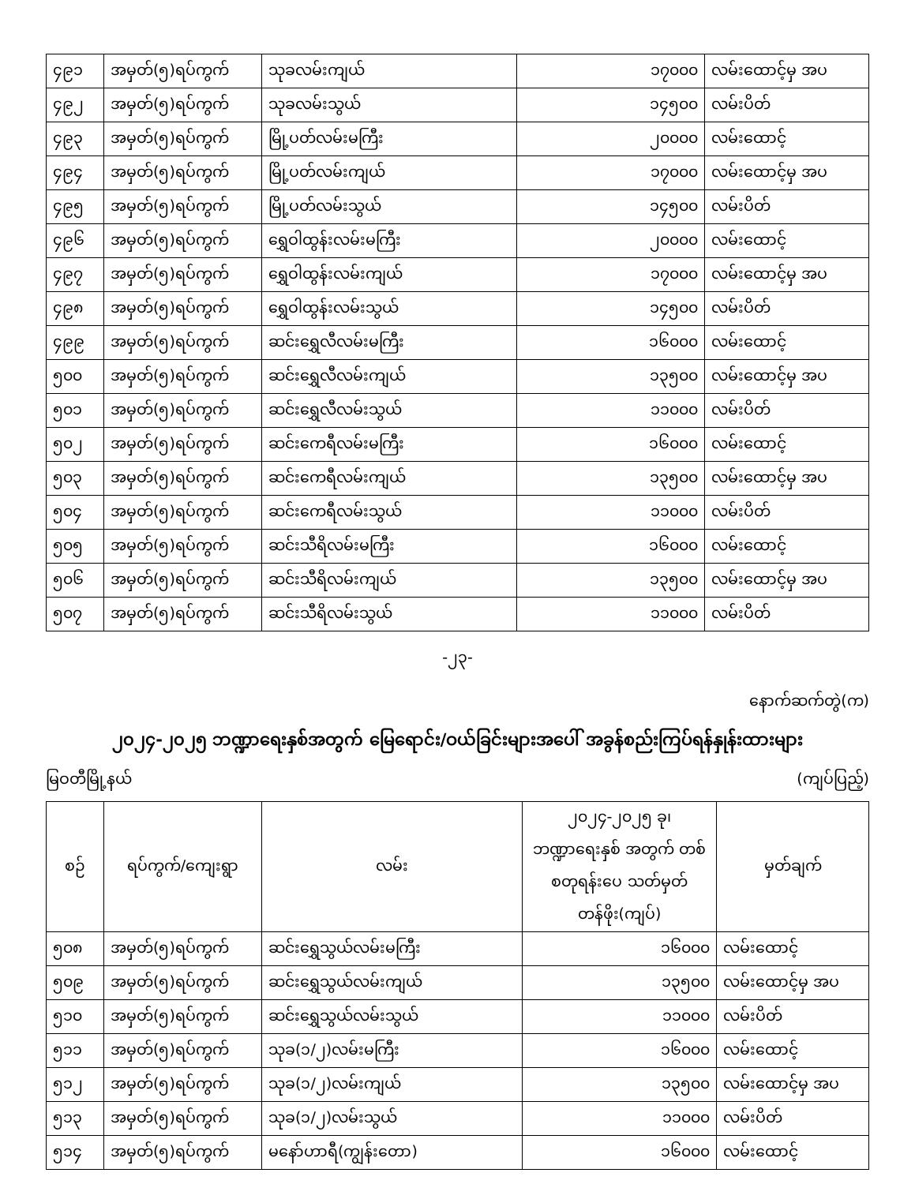| ၄၉၁ | အမှတ်(၅)ရပ်ကွက် | သုခလမ်းကျယ် | ၁၇၀၀၀ | လမ်းထောင့်မှ အပ |
| ၄၉၂ | အမှတ်(၅)ရပ်ကွက် | သုခလမ်းသွယ် | ၁၄၅၀၀ | လမ်းပိတ် |
| ၄၉၃ | အမှတ်(၅)ရပ်ကွက် | မြို့ပတ်လမ်းမကြီး | ၂၀၀၀၀ | လမ်းထောင့် |
| ၄၉၄ | အမှတ်(၅)ရပ်ကွက် | မြို့ပတ်လမ်းကျယ် | ၁၇၀၀၀ | လမ်းထောင့်မှ အပ |
| ၄၉၅ | အမှတ်(၅)ရပ်ကွက် | မြို့ပတ်လမ်းသွယ် | ၁၄၅၀၀ | လမ်းပိတ် |
| ၄၉၆ | အမှတ်(၅)ရပ်ကွက် | ရွှေဝါထွန်းလမ်းမကြီး | ၂၀၀၀၀ | လမ်းထောင့် |
| ၄၉၇ | အမှတ်(၅)ရပ်ကွက် | ရွှေဝါထွန်းလမ်းကျယ် | ၁၇၀၀၀ | လမ်းထောင့်မှ အပ |
| ၄၉၈ | အမှတ်(၅)ရပ်ကွက် | ရွှေဝါထွန်းလမ်းသွယ် | ၁၄၅၀၀ | လမ်းပိတ် |
| ၄၉၉ | အမှတ်(၅)ရပ်ကွက် | ဆင်းရွှေလီလမ်းမကြီး | ၁၆၀၀၀ | လမ်းထောင့် |
| ၅၀၀ | အမှတ်(၅)ရပ်ကွက် | ဆင်းရွှေလီလမ်းကျယ် | ၁၃၅၀၀ | လမ်းထောင့်မှ အပ |
| ၅၀၁ | အမှတ်(၅)ရပ်ကွက် | ဆင်းရွှေလီလမ်းသွယ် | ၁၁၀၀၀ | လမ်းပိတ် |
| ၅၀၂ | အမှတ်(၅)ရပ်ကွက် | ဆင်းကေရီလမ်းမကြီး | ၁၆၀၀၀ | လမ်းထောင့် |
| ၅၀၃ | အမှတ်(၅)ရပ်ကွက် | ဆင်းကေရီလမ်းကျယ် | ၁၃၅၀၀ | လမ်းထောင့်မှ အပ |
| ၅၀၄ | အမှတ်(၅)ရပ်ကွက် | ဆင်းကေရီလမ်းသွယ် | ၁၁၀၀၀ | လမ်းပိတ် |
| ၅၀၅ | အမှတ်(၅)ရပ်ကွက် | ဆင်းသီရိလမ်းမကြီး | ၁၆၀၀၀ | လမ်းထောင့် |
| ၅၀၆ | အမှတ်(၅)ရပ်ကွက် | ဆင်းသီရိလမ်းကျယ် | ၁၃၅၀၀ | လမ်းထောင့်မှ အပ |
| ၅၀၇ | အမှတ်(၅)ရပ်ကွက် | ဆင်းသီရိလမ်းသွယ် | ၁၁၀၀၀ | လမ်းပိတ် |
-၂၃-
နောက်ဆက်တွဲ(က)
၂၀၂၄-၂၀၂၅ ဘဏ္ဍာရေးနှစ်အတွက် မြေရောင်း/ဝယ်ခြင်းများအပေါ် အခွန်စည်းကြပ်ရန်နှုန်းထားများ
မြဝတီမြို့နယ် (ကျပ်ပြည့်)
| စဉ် | ရပ်ကွက်/ကျေးရွာ | လမ်း | ၂၀၂၄-၂၀၂၅ ခု၊ ဘဏ္ဍာရေးနှစ် အတွက် တစ်စတုရန်းပေ သတ်မှတ်တန်ဖိုး(ကျပ်) | မှတ်ချက် |
| --- | --- | --- | --- | --- |
| ၅၀၈ | အမှတ်(၅)ရပ်ကွက် | ဆင်းရွှေသွယ်လမ်းမကြီး | ၁၆၀၀၀ | လမ်းထောင့် |
| ၅၀၉ | အမှတ်(၅)ရပ်ကွက် | ဆင်းရွှေသွယ်လမ်းကျယ် | ၁၃၅၀၀ | လမ်းထောင့်မှ အပ |
| ၅၁၀ | အမှတ်(၅)ရပ်ကွက် | ဆင်းရွှေသွယ်လမ်းသွယ် | ၁၁၀၀၀ | လမ်းပိတ် |
| ၅၁၁ | အမှတ်(၅)ရပ်ကွက် | သုခ(၁/၂)လမ်းမကြီး | ၁၆၀၀၀ | လမ်းထောင့် |
| ၅၁၂ | အမှတ်(၅)ရပ်ကွက် | သုခ(၁/၂)လမ်းကျယ် | ၁၃၅၀၀ | လမ်းထောင့်မှ အပ |
| ၅၁၃ | အမှတ်(၅)ရပ်ကွက် | သုခ(၁/၂)လမ်းသွယ် | ၁၁၀၀၀ | လမ်းပိတ် |
| ၅၁၄ | အမှတ်(၅)ရပ်ကွက် | မနော်ဟာရီ(ကျွန်းတော) | ၁၆၀၀၀ | လမ်းထောင့် |